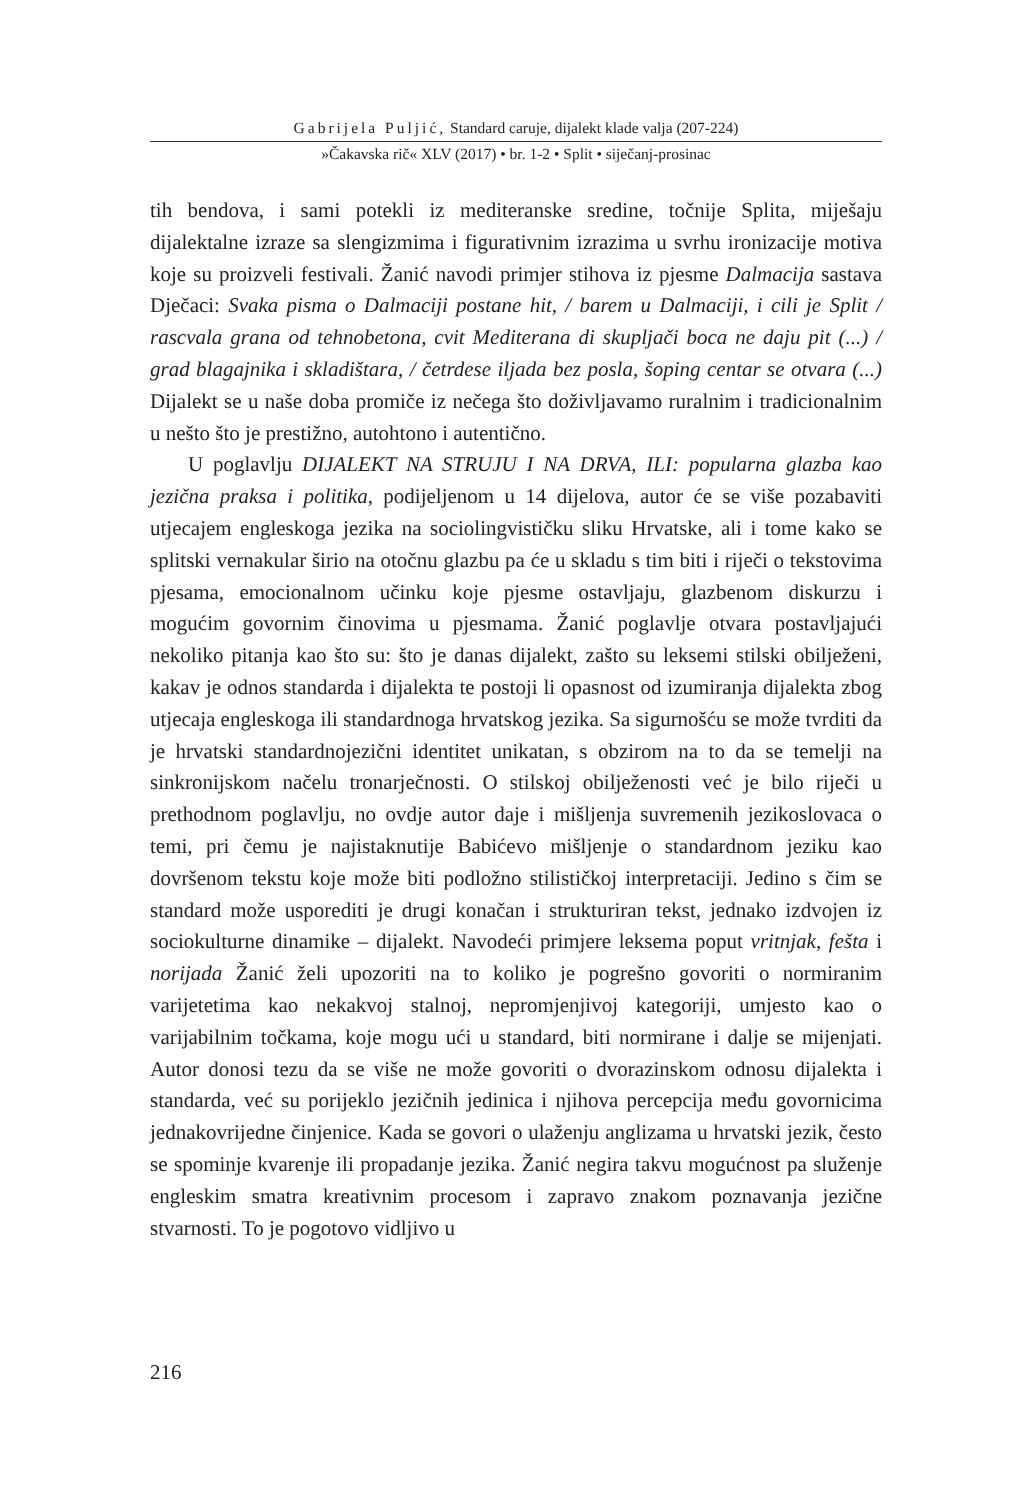Gabrijela Puljić, Standard caruje, dijalekt klade valja (207-224)
»Čakavska rič« XLV (2017) • br. 1-2 • Split • siječanj-prosinac
tih bendova, i sami potekli iz mediteranske sredine, točnije Splita, miješaju dijalektalne izraze sa slengizmima i figurativnim izrazima u svrhu ironizacije motiva koje su proizveli festivali. Žanić navodi primjer stihova iz pjesme Dalmacija sastava Dječaci: Svaka pisma o Dalmaciji postane hit, / barem u Dalmaciji, i cili je Split / rascvala grana od tehnobetona, cvit Mediterana di skupljači boca ne daju pit (...) / grad blagajnika i skladištara, / četrdese iljada bez posla, šoping centar se otvara (...) Dijalekt se u naše doba promiče iz nečega što doživljavamo ruralnim i tradicionalnim u nešto što je prestižno, autohtono i autentično.
U poglavlju DIJALEKT NA STRUJU I NA DRVA, ILI: popularna glazba kao jezična praksa i politika, podijeljenom u 14 dijelova, autor će se više pozabaviti utjecajem engleskoga jezika na sociolingvističku sliku Hrvatske, ali i tome kako se splitski vernakular širio na otočnu glazbu pa će u skladu s tim biti i riječi o tekstovima pjesama, emocionalnom učinku koje pjesme ostavljaju, glazbenom diskurzu i mogućim govornim činovima u pjesmama. Žanić poglavlje otvara postavljajući nekoliko pitanja kao što su: što je danas dijalekt, zašto su leksemi stilski obilježeni, kakav je odnos standarda i dijalekta te postoji li opasnost od izumiranja dijalekta zbog utjecaja engleskoga ili standardnoga hrvatskog jezika. Sa sigurnošću se može tvrditi da je hrvatski standardnojezični identitet unikatan, s obzirom na to da se temelji na sinkronijskom načelu tronarječnosti. O stilskoj obilježenosti već je bilo riječi u prethodnom poglavlju, no ovdje autor daje i mišljenja suvremenih jezikoslovaca o temi, pri čemu je najistaknutije Babićevo mišljenje o standardnom jeziku kao dovršenom tekstu koje može biti podložno stilističkoj interpretaciji. Jedino s čim se standard može usporediti je drugi konačan i strukturiran tekst, jednako izdvojen iz sociokulturne dinamike – dijalekt. Navodeći primjere leksema poput vritnjak, fešta i norijada Žanić želi upozoriti na to koliko je pogrešno govoriti o normiranim varijetetima kao nekakvoj stalnoj, nepromjenjivoj kategoriji, umjesto kao o varijabilnim točkama, koje mogu ući u standard, biti normirane i dalje se mijenjati. Autor donosi tezu da se više ne može govoriti o dvorazinskom odnosu dijalekta i standarda, već su porijeklo jezičnih jedinica i njihova percepcija među govornicima jednakovrijedne činjenice. Kada se govori o ulaženju anglizama u hrvatski jezik, često se spominje kvarenje ili propadanje jezika. Žanić negira takvu mogućnost pa služenje engleskim smatra kreativnim procesom i zapravo znakom poznavanja jezične stvarnosti. To je pogotovo vidljivo u
216